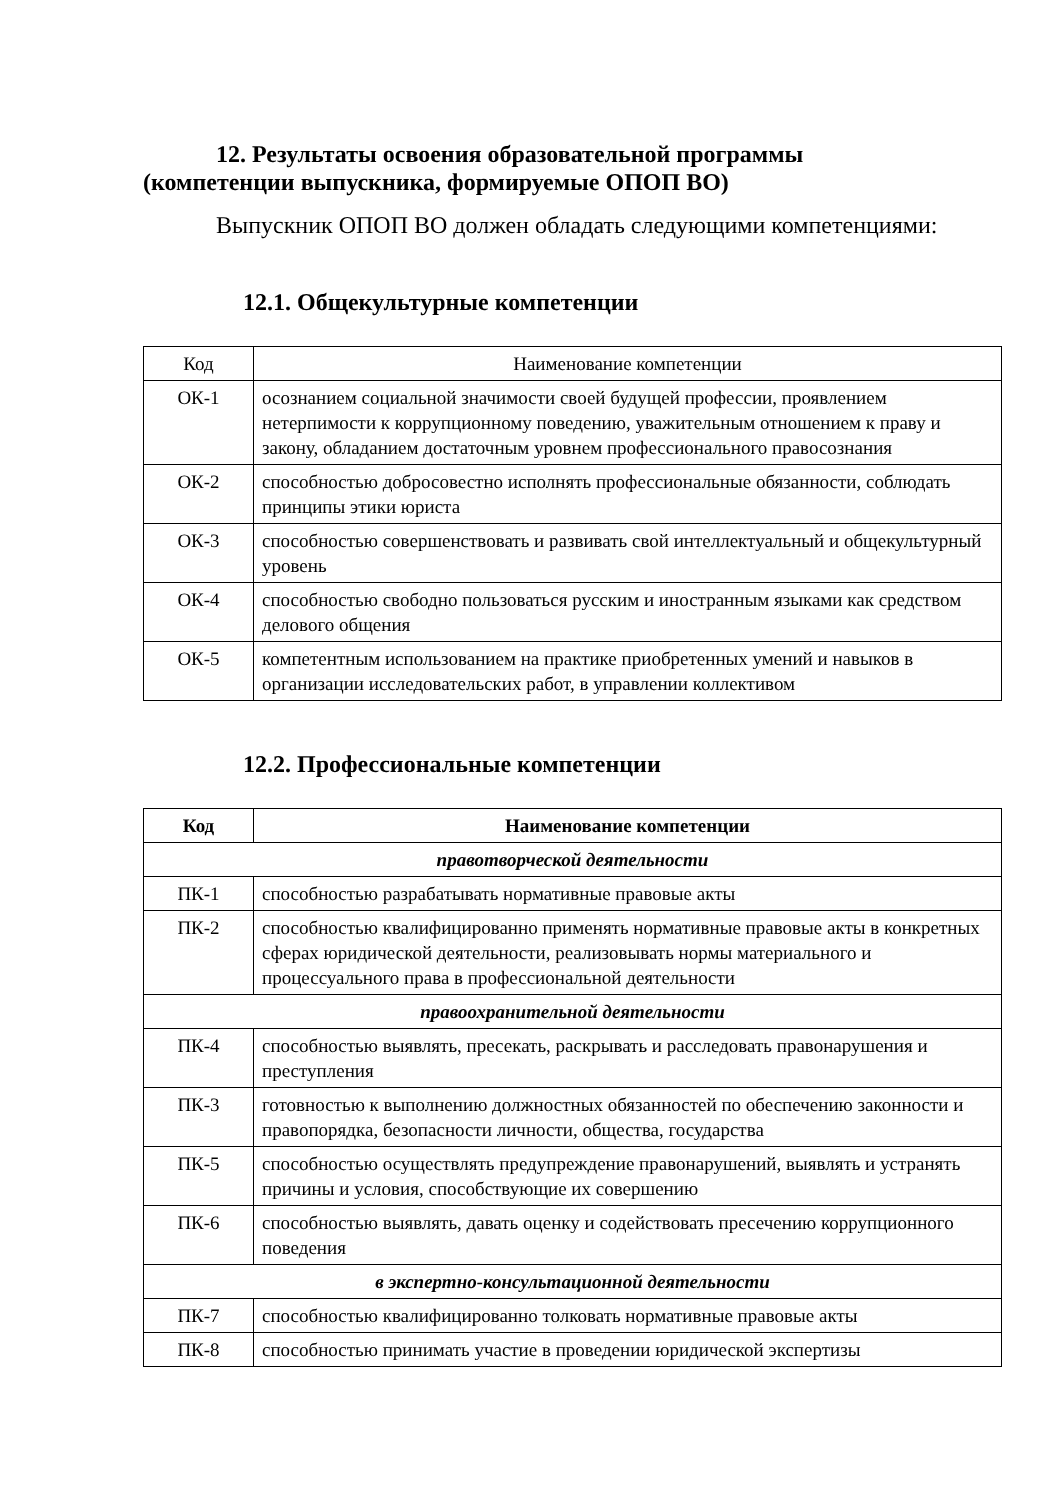12. Результаты освоения образовательной программы
(компетенции выпускника, формируемые ОПОП ВО)
Выпускник ОПОП ВО должен обладать следующими компетенциями:
12.1. Общекультурные компетенции
| Код | Наименование компетенции |
| --- | --- |
| ОК-1 | осознанием социальной значимости своей будущей профессии, проявлением нетерпимости к коррупционному поведению, уважительным отношением к праву и закону, обладанием достаточным уровнем профессионального правосознания |
| ОК-2 | способностью добросовестно исполнять профессиональные обязанности, соблюдать принципы этики юриста |
| ОК-3 | способностью совершенствовать и развивать свой интеллектуальный и общекультурный уровень |
| ОК-4 | способностью свободно пользоваться русским и иностранным языками как средством делового общения |
| ОК-5 | компетентным использованием на практике приобретенных умений и навыков в организации исследовательских работ, в управлении коллективом |
12.2. Профессиональные компетенции
| Код | Наименование компетенции |
| --- | --- |
| правотворческой деятельности | |
| ПК-1 | способностью разрабатывать нормативные правовые акты |
| ПК-2 | способностью квалифицированно применять нормативные правовые акты в конкретных сферах юридической деятельности, реализовывать нормы материального и процессуального права в профессиональной деятельности |
| правоохранительной деятельности | |
| ПК-4 | способностью выявлять, пресекать, раскрывать и расследовать правонарушения и преступления |
| ПК-3 | готовностью к выполнению должностных обязанностей по обеспечению законности и правопорядка, безопасности личности, общества, государства |
| ПК-5 | способностью осуществлять предупреждение правонарушений, выявлять и устранять причины и условия, способствующие их совершению |
| ПК-6 | способностью выявлять, давать оценку и содействовать пресечению коррупционного поведения |
| в экспертно-консультационной деятельности | |
| ПК-7 | способностью квалифицированно толковать нормативные правовые акты |
| ПК-8 | способностью принимать участие в проведении юридической экспертизы |